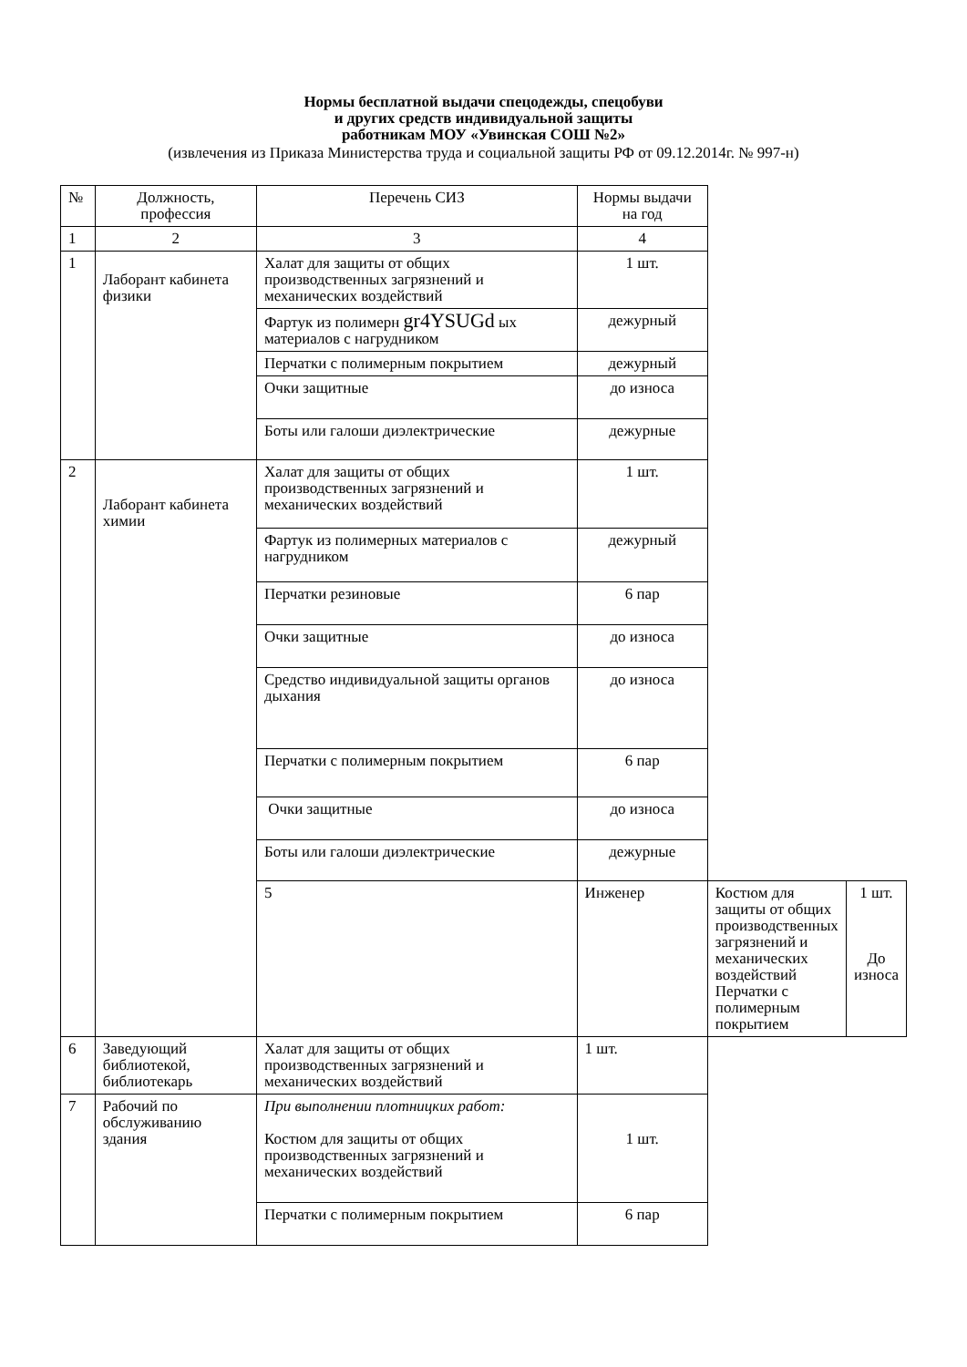Нормы бесплатной выдачи спецодежды, спецобуви
и других средств индивидуальной защиты
работникам МОУ «Увинская СОШ №2»
(извлечения из Приказа Министерства труда и социальной защиты РФ от 09.12.2014г. № 997-н)
| № | Должность, профессия | Перечень СИЗ | Нормы выдачи на год | | |
| 1 | 2 | 3 | 4 | | |
| 1 | Лаборант кабинета физики | Халат для защиты от общих производственных загрязнений и механических воздействий | 1 шт. | | |
| | | Фартук из полимерн gr4YSUGd ых материалов с нагрудником | дежурный | | |
| | | Перчатки с полимерным покрытием | дежурный | | |
| | | Очки защитные | до износа | | |
| | | Боты или галоши диэлектрические | дежурные | | |
| 2 | Лаборант кабинета химии | Халат для защиты от общих производственных загрязнений и механических воздействий | 1 шт. | | |
| | | Фартук из полимерных материалов с нагрудником | дежурный | | |
| | | Перчатки резиновые | 6 пар | | |
| | | Очки защитные | до износа | | |
| | | Средство индивидуальной защиты органов дыхания | до износа | | |
| | | Перчатки с полимерным покрытием | 6 пар | | |
| | | Очки защитные | до износа | | |
| | | Боты или галоши диэлектрические | дежурные | | |
| | | 5 | Инженер | Костюм для защиты от общих производственных загрязнений и механических воздействий Перчатки с полимерным покрытием | 1 шт. До износа |
| 6 | Заведующий библиотекой, библиотекарь | Халат для защиты от общих производственных загрязнений и механических воздействий | 1 шт. | | |
| 7 | Рабочий по обслуживанию здания | При выполнении плотницких работ: Костюм для защиты от общих производственных загрязнений и механических воздействий | 1 шт. | | |
| | | Перчатки с полимерным покрытием | 6 пар | | |